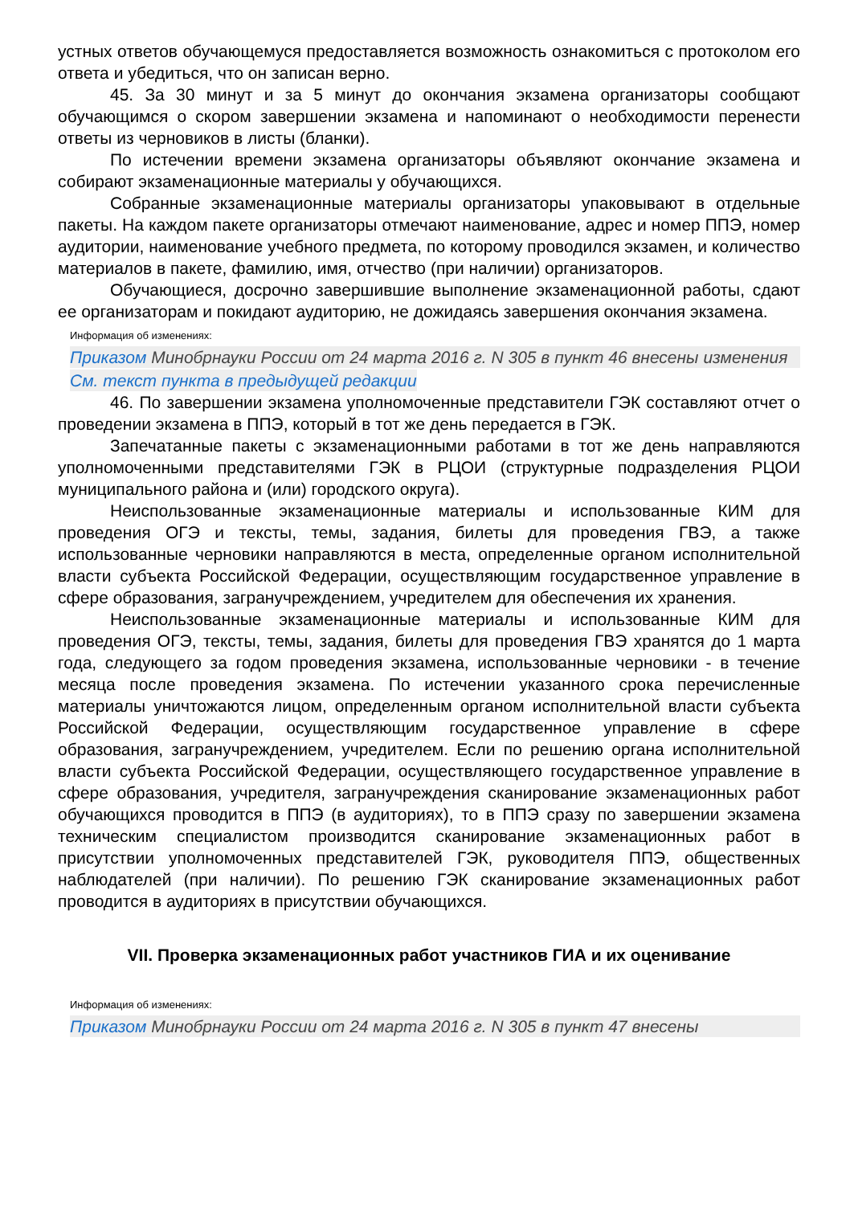устных ответов обучающемуся предоставляется возможность ознакомиться с протоколом его ответа и убедиться, что он записан верно.
45. За 30 минут и за 5 минут до окончания экзамена организаторы сообщают обучающимся о скором завершении экзамена и напоминают о необходимости перенести ответы из черновиков в листы (бланки).
По истечении времени экзамена организаторы объявляют окончание экзамена и собирают экзаменационные материалы у обучающихся.
Собранные экзаменационные материалы организаторы упаковывают в отдельные пакеты. На каждом пакете организаторы отмечают наименование, адрес и номер ППЭ, номер аудитории, наименование учебного предмета, по которому проводился экзамен, и количество материалов в пакете, фамилию, имя, отчество (при наличии) организаторов.
Обучающиеся, досрочно завершившие выполнение экзаменационной работы, сдают ее организаторам и покидают аудиторию, не дожидаясь завершения окончания экзамена.
Информация об изменениях:
Приказом Минобрнауки России от 24 марта 2016 г. N 305 в пункт 46 внесены изменения
См. текст пункта в предыдущей редакции
46. По завершении экзамена уполномоченные представители ГЭК составляют отчет о проведении экзамена в ППЭ, который в тот же день передается в ГЭК.
Запечатанные пакеты с экзаменационными работами в тот же день направляются уполномоченными представителями ГЭК в РЦОИ (структурные подразделения РЦОИ муниципального района и (или) городского округа).
Неиспользованные экзаменационные материалы и использованные КИМ для проведения ОГЭ и тексты, темы, задания, билеты для проведения ГВЭ, а также использованные черновики направляются в места, определенные органом исполнительной власти субъекта Российской Федерации, осуществляющим государственное управление в сфере образования, загранучреждением, учредителем для обеспечения их хранения.
Неиспользованные экзаменационные материалы и использованные КИМ для проведения ОГЭ, тексты, темы, задания, билеты для проведения ГВЭ хранятся до 1 марта года, следующего за годом проведения экзамена, использованные черновики - в течение месяца после проведения экзамена. По истечении указанного срока перечисленные материалы уничтожаются лицом, определенным органом исполнительной власти субъекта Российской Федерации, осуществляющим государственное управление в сфере образования, загранучреждением, учредителем. Если по решению органа исполнительной власти субъекта Российской Федерации, осуществляющего государственное управление в сфере образования, учредителя, загранучреждения сканирование экзаменационных работ обучающихся проводится в ППЭ (в аудиториях), то в ППЭ сразу по завершении экзамена техническим специалистом производится сканирование экзаменационных работ в присутствии уполномоченных представителей ГЭК, руководителя ППЭ, общественных наблюдателей (при наличии). По решению ГЭК сканирование экзаменационных работ проводится в аудиториях в присутствии обучающихся.
VII. Проверка экзаменационных работ участников ГИА и их оценивание
Информация об изменениях:
Приказом Минобрнауки России от 24 марта 2016 г. N 305 в пункт 47 внесены